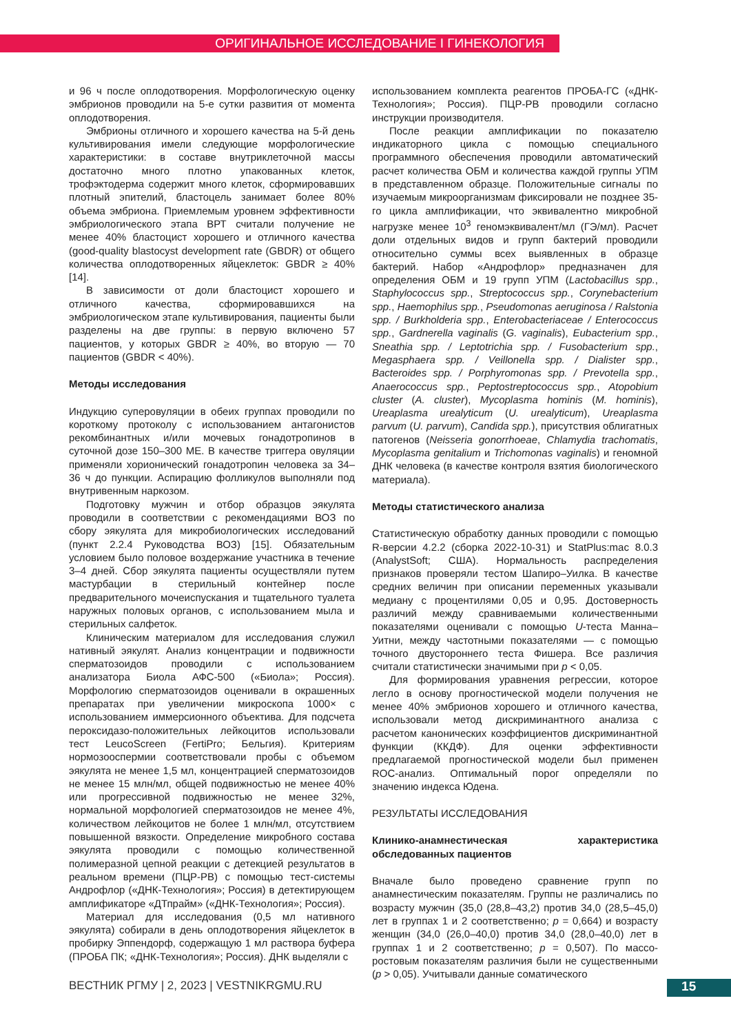ОРИГИНАЛЬНОЕ ИССЛЕДОВАНИЕ I ГИНЕКОЛОГИЯ
и 96 ч после оплодотворения. Морфологическую оценку эмбрионов проводили на 5-е сутки развития от момента оплодотворения.
Эмбрионы отличного и хорошего качества на 5-й день культивирования имели следующие морфологические характеристики: в составе внутриклеточной массы достаточно много плотно упакованных клеток, трофэктодерма содержит много клеток, сформировавших плотный эпителий, бластоцель занимает более 80% объема эмбриона. Приемлемым уровнем эффективности эмбриологического этапа ВРТ считали получение не менее 40% бластоцист хорошего и отличного качества (good-quality blastocyst development rate (GBDR) от общего количества оплодотворенных яйцеклеток: GBDR ≥ 40% [14].
В зависимости от доли бластоцист хорошего и отличного качества, сформировавшихся на эмбриологическом этапе культивирования, пациенты были разделены на две группы: в первую включено 57 пациентов, у которых GBDR ≥ 40%, во вторую — 70 пациентов (GBDR < 40%).
Методы исследования
Индукцию суперовуляции в обеих группах проводили по короткому протоколу с использованием антагонистов рекомбинантных и/или мочевых гонадотропинов в суточной дозе 150–300 МЕ. В качестве триггера овуляции применяли хорионический гонадотропин человека за 34–36 ч до пункции. Аспирацию фолликулов выполняли под внутривенным наркозом.
Подготовку мужчин и отбор образцов эякулята проводили в соответствии с рекомендациями ВОЗ по сбору эякулята для микробиологических исследований (пункт 2.2.4 Руководства ВОЗ) [15]. Обязательным условием было половое воздержание участника в течение 3–4 дней. Сбор эякулята пациенты осуществляли путем мастурбации в стерильный контейнер после предварительного мочеиспускания и тщательного туалета наружных половых органов, с использованием мыла и стерильных салфеток.
Клиническим материалом для исследования служил нативный эякулят. Анализ концентрации и подвижности сперматозоидов проводили с использованием анализатора Биола АФС-500 («Биола»; Россия). Морфологию сперматозоидов оценивали в окрашенных препаратах при увеличении микроскопа 1000× с использованием иммерсионного объектива. Для подсчета пероксидазо-положительных лейкоцитов использовали тест LeucoScreen (FertiPro; Бельгия). Критериям нормозооспермии соответствовали пробы с объемом эякулята не менее 1,5 мл, концентрацией сперматозоидов не менее 15 млн/мл, общей подвижностью не менее 40% или прогрессивной подвижностью не менее 32%, нормальной морфологией сперматозоидов не менее 4%, количеством лейкоцитов не более 1 млн/мл, отсутствием повышенной вязкости. Определение микробного состава эякулята проводили с помощью количественной полимеразной цепной реакции с детекцией результатов в реальном времени (ПЦР-РВ) с помощью тест-системы Андрофлор («ДНК-Технология»; Россия) в детектирующем амплификаторе «ДТпрайм» («ДНК-Технология»; Россия).
Материал для исследования (0,5 мл нативного эякулята) собирали в день оплодотворения яйцеклеток в пробирку Эппендорф, содержащую 1 мл раствора буфера (ПРОБА ПК; «ДНК-Технология»; Россия). ДНК выделяли с
использованием комплекта реагентов ПРОБА-ГС («ДНК-Технология»; Россия). ПЦР-РВ проводили согласно инструкции производителя.
После реакции амплификации по показателю индикаторного цикла с помощью специального программного обеспечения проводили автоматический расчет количества ОБМ и количества каждой группы УПМ в представленном образце. Положительные сигналы по изучаемым микроорганизмам фиксировали не позднее 35-го цикла амплификации, что эквивалентно микробной нагрузке менее 10<sup>3</sup> геномэквивалент/мл (ГЭ/мл). Расчет доли отдельных видов и групп бактерий проводили относительно суммы всех выявленных в образце бактерий. Набор «Андрофлор» предназначен для определения ОБМ и 19 групп УПМ (Lactobacillus spp., Staphylococcus spp., Streptococcus spp., Corynebacterium spp., Haemophilus spp., Pseudomonas aeruginosa / Ralstonia spp. / Burkholderia spp., Enterobacteriaceae / Enterococcus spp., Gardnerella vaginalis (G. vaginalis), Eubacterium spp., Sneathia spp. / Leptotrichia spp. / Fusobacterium spp., Megasphaera spp. / Veillonella spp. / Dialister spp., Bacteroides spp. / Porphyromonas spp. / Prevotella spp., Anaerococcus spp., Peptostreptococcus spp., Atopobium cluster (A. cluster), Mycoplasma hominis (M. hominis), Ureaplasma urealyticum (U. urealyticum), Ureaplasma parvum (U. parvum), Candida spp.), присутствия облигатных патогенов (Neisseria gonorrhoeae, Chlamydia trachomatis, Mycoplasma genitalium и Trichomonas vaginalis) и геномной ДНК человека (в качестве контроля взятия биологического материала).
Методы статистического анализа
Статистическую обработку данных проводили с помощью R-версии 4.2.2 (сборка 2022-10-31) и StatPlus:mac 8.0.3 (AnalystSoft; США). Нормальность распределения признаков проверяли тестом Шапиро–Уилка. В качестве средних величин при описании переменных указывали медиану с процентилями 0,05 и 0,95. Достоверность различий между сравниваемыми количественными показателями оценивали с помощью U-теста Манна–Уитни, между частотными показателями — с помощью точного двустороннего теста Фишера. Все различия считали статистически значимыми при p < 0,05.
Для формирования уравнения регрессии, которое легло в основу прогностической модели получения не менее 40% эмбрионов хорошего и отличного качества, использовали метод дискриминантного анализа с расчетом канонических коэффициентов дискриминантной функции (ККДФ). Для оценки эффективности предлагаемой прогностической модели был применен ROC-анализ. Оптимальный порог определяли по значению индекса Юдена.
РЕЗУЛЬТАТЫ ИССЛЕДОВАНИЯ
Клинико-анамнестическая характеристика обследованных пациентов
Вначале было проведено сравнение групп по анамнестическим показателям. Группы не различались по возрасту мужчин (35,0 (28,8–43,2) против 34,0 (28,5–45,0) лет в группах 1 и 2 соответственно; p = 0,664) и возрасту женщин (34,0 (26,0–40,0) против 34,0 (28,0–40,0) лет в группах 1 и 2 соответственно; p = 0,507). По массо-ростовым показателям различия были не существенными (p > 0,05). Учитывали данные соматического
ВЕСТНИК РГМУ | 2, 2023 | VESTNIKRGMU.RU
15